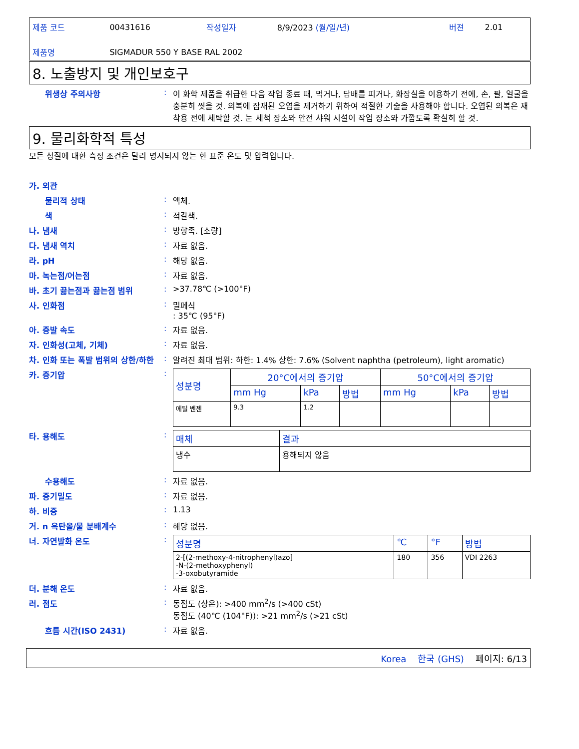| 제품 코드 | 00431616 | 작성일자 | 8/9/2023 (월/일/년) | 버젼 | 2.01 |
| 제품명 | SIGMADUR 550 Y BASE RAL 2002 | | | | |
8. 노출방지 및 개인보호구
위생상 주의사항 : 이 화학 제품을 취급한 다음 작업 종료 때, 먹거나, 담배를 피거나, 화장실을 이용하기 전에, 손, 팔, 얼굴을 충분히 씻을 것. 의복에 잠재된 오염을 제거하기 위하여 적절한 기술을 사용해야 합니다. 오염된 의복은 재착용 전에 세탁할 것. 눈 세척 장소와 안전 샤워 시설이 작업 장소와 가깝도록 확실히 할 것.
9. 물리화학적 특성
모든 성질에 대한 측정 조건은 달리 명시되지 않는 한 표준 온도 및 압력입니다.
가. 외관
물리적 상태 : 액체.
색 : 적갈색.
나. 냄새 : 방향족. [소량]
다. 냄새 역치 : 자료 없음.
라. pH : 해당 없음.
마. 녹는점/어는점 : 자료 없음.
바. 초기 끓는점과 끓는점 범위 : >37.78℃ (>100°F)
사. 인화점 : 밀폐식
: 35℃ (95°F)
아. 증발 속도 : 자료 없음.
자. 인화성(고체, 기체) : 자료 없음.
차. 인화 또는 폭발 범위의 상한/하한
: 알려진 최대 범위: 하한: 1.4% 상한: 7.6% (Solvent naphtha (petroleum), light aromatic)
카. 증기압 :
| 성분명 | 20°C에서의 증기압 | | | 50°C에서의 증기압 | | |
| --- | --- | --- | --- | --- | --- | --- |
| | mm Hg | kPa | 방법 | mm Hg | kPa | 방법 |
| 에틸 벤젠 | 9.3 | 1.2 | | | | |
타. 용해도 :
| 매체 | 결과 |
| --- | --- |
| 냉수 | 용해되지 않음 |
수용해도 : 자료 없음.
파. 증기밀도 : 자료 없음.
하. 비중 : 1.13
거. n 옥탄올/물 분배계수 : 해당 없음.
너. 자연발화 온도 :
| 성분명 | ℃ | °F | 방법 |
| --- | --- | --- | --- |
| 2-[(2-methoxy-4-nitrophenyl)azo] -N-(2-methoxyphenyl) -3-oxobutyramide | 180 | 356 | VDI 2263 |
더. 분해 온도 : 자료 없음.
러. 점도 : 동점도 (상온): >400 mm<sup>2</sup>/s (>400 cSt)
동점도 (40℃ (104°F)): >21 mm<sup>2</sup>/s (>21 cSt)
흐름 시간(ISO 2431) : 자료 없음.
Korea 한국 (GHS) 페이지: 6/13